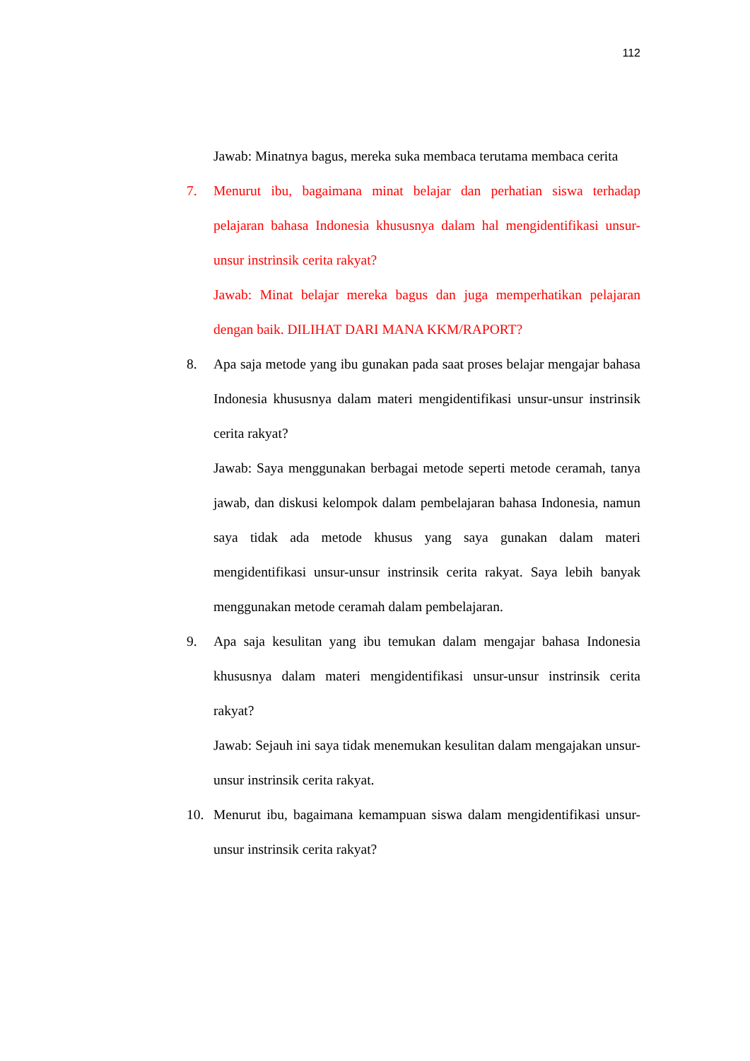112
Jawab: Minatnya bagus, mereka suka membaca terutama membaca cerita
7. Menurut ibu, bagaimana minat belajar dan perhatian siswa terhadap pelajaran bahasa Indonesia khususnya dalam hal mengidentifikasi unsur-unsur instrinsik cerita rakyat?
Jawab: Minat belajar mereka bagus dan juga memperhatikan pelajaran dengan baik. DILIHAT DARI MANA KKM/RAPORT?
8. Apa saja metode yang ibu gunakan pada saat proses belajar mengajar bahasa Indonesia khususnya dalam materi mengidentifikasi unsur-unsur instrinsik cerita rakyat?
Jawab: Saya menggunakan berbagai metode seperti metode ceramah, tanya jawab, dan diskusi kelompok dalam pembelajaran bahasa Indonesia, namun saya tidak ada metode khusus yang saya gunakan dalam materi mengidentifikasi unsur-unsur instrinsik cerita rakyat. Saya lebih banyak menggunakan metode ceramah dalam pembelajaran.
9. Apa saja kesulitan yang ibu temukan dalam mengajar bahasa Indonesia khususnya dalam materi mengidentifikasi unsur-unsur instrinsik cerita rakyat?
Jawab: Sejauh ini saya tidak menemukan kesulitan dalam mengajakan unsur-unsur instrinsik cerita rakyat.
10. Menurut ibu, bagaimana kemampuan siswa dalam mengidentifikasi unsur-unsur instrinsik cerita rakyat?